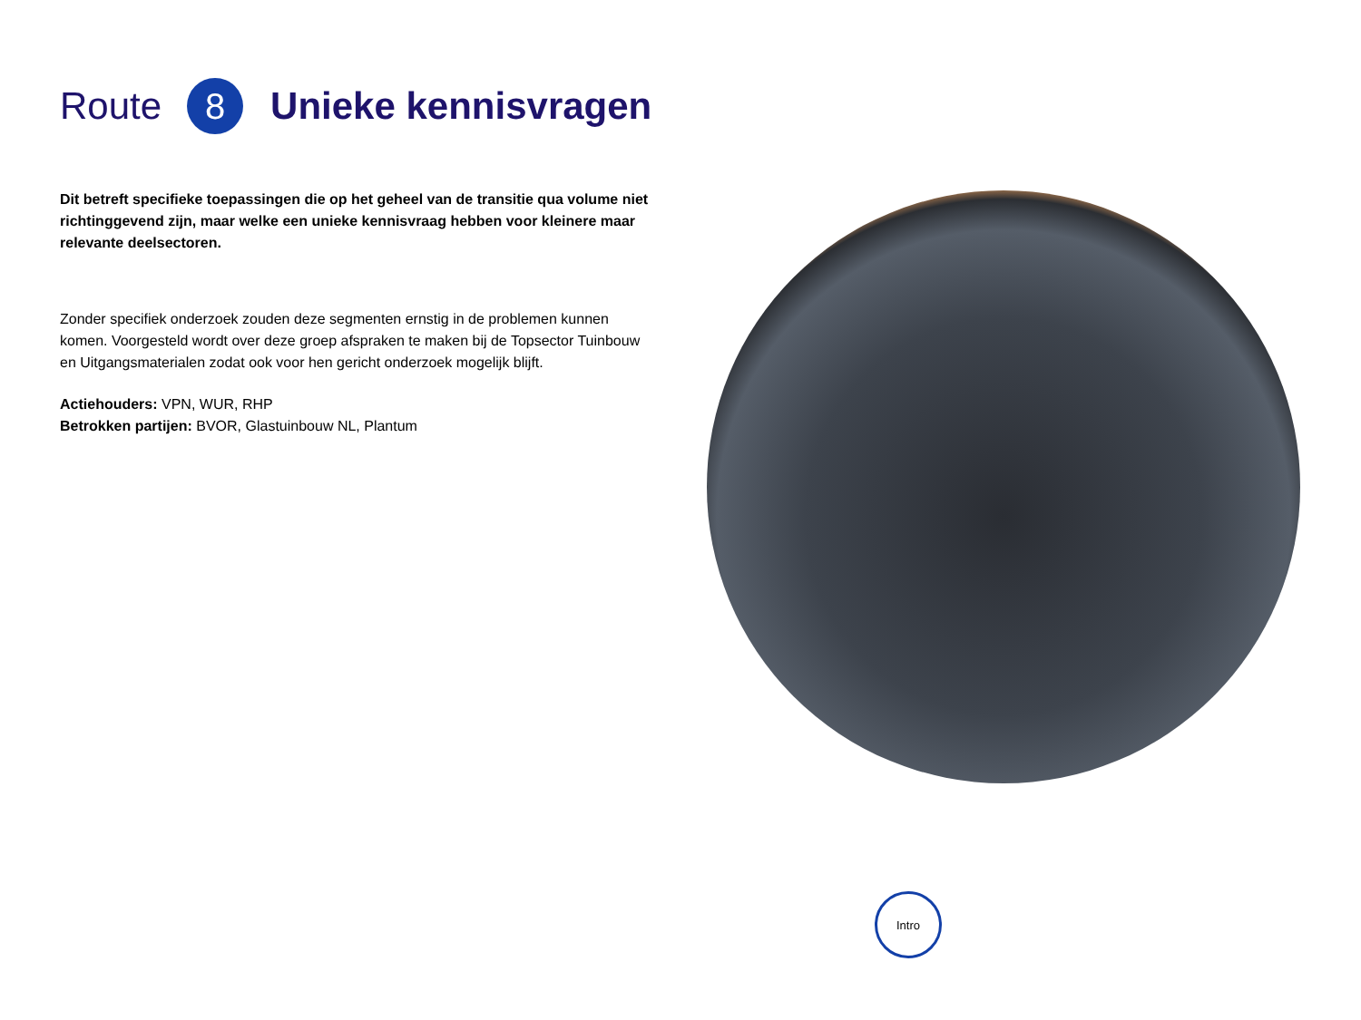Route 8 Unieke kennisvragen
Dit betreft specifieke toepassingen die op het geheel van de transitie qua volume niet richtinggevend zijn, maar welke een unieke kennisvraag hebben voor kleinere maar relevante deelsectoren.
Zonder specifiek onderzoek zouden deze segmenten ernstig in de problemen kunnen komen. Voorgesteld wordt over deze groep afspraken te maken bij de Topsector Tuinbouw en Uitgangsmaterialen zodat ook voor hen gericht onderzoek mogelijk blijft.
Actiehouders: VPN, WUR, RHP
Betrokken partijen: BVOR, Glastuinbouw NL, Plantum
Intro